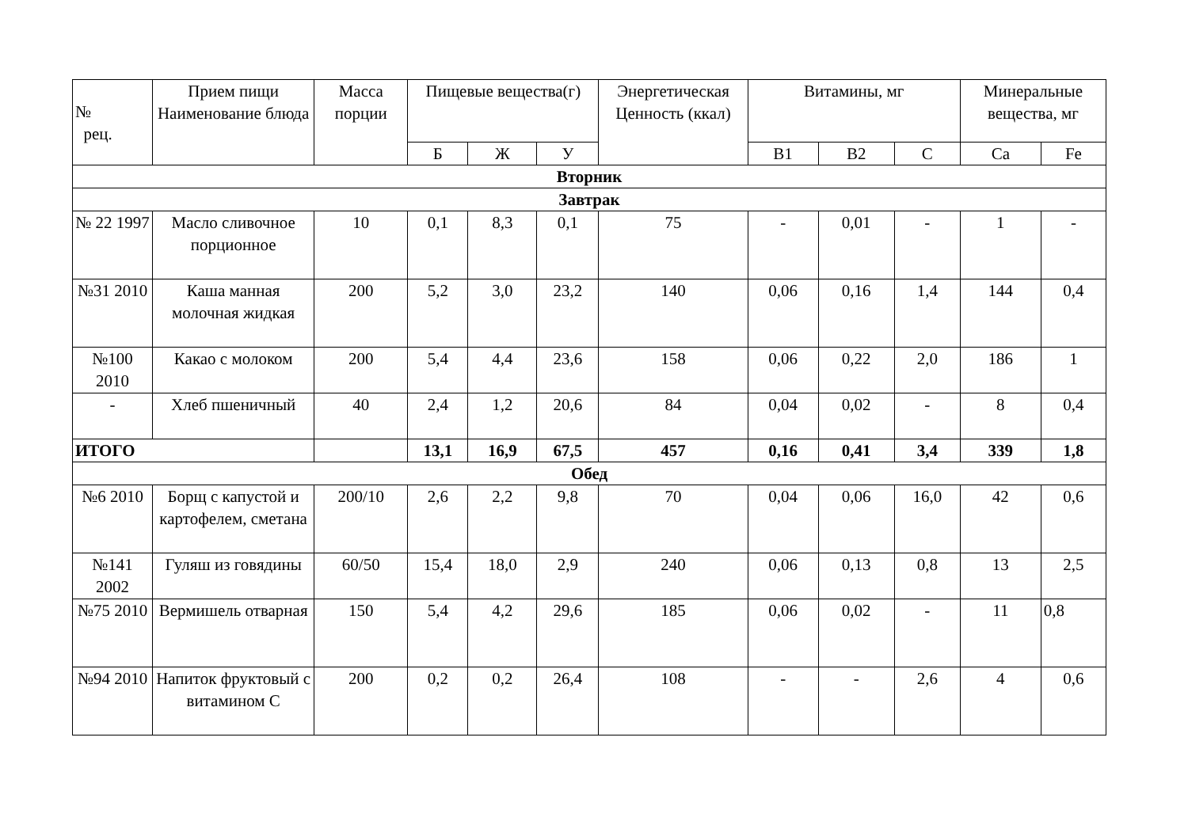| № рец. | Прием пищи Наименование блюда | Масса порции | Пищевые вещества(г) | | | Энергетическая Ценность (ккал) | Витамины, мг | | | Минеральные вещества, мг | |
| --- | --- | --- | --- | --- | --- | --- | --- | --- | --- | --- | --- |
| | | | Б | Ж | У | | В1 | В2 | С | Ca | Fe |
| Вторник | | | | | | | | | | | |
| Завтрак | | | | | | | | | | | |
| № 22 1997 | Масло сливочное порционное | 10 | 0,1 | 8,3 | 0,1 | 75 | - | 0,01 | - | 1 | - |
| №31 2010 | Каша манная молочная жидкая | 200 | 5,2 | 3,0 | 23,2 | 140 | 0,06 | 0,16 | 1,4 | 144 | 0,4 |
| №100 2010 | Какао с молоком | 200 | 5,4 | 4,4 | 23,6 | 158 | 0,06 | 0,22 | 2,0 | 186 | 1 |
| - | Хлеб пшеничный | 40 | 2,4 | 1,2 | 20,6 | 84 | 0,04 | 0,02 | - | 8 | 0,4 |
| ИТОГО | | | 13,1 | 16,9 | 67,5 | 457 | 0,16 | 0,41 | 3,4 | 339 | 1,8 |
| Обед | | | | | | | | | | | |
| №6 2010 | Борщ с капустой и картофелем, сметана | 200/10 | 2,6 | 2,2 | 9,8 | 70 | 0,04 | 0,06 | 16,0 | 42 | 0,6 |
| №141 2002 | Гуляш из говядины | 60/50 | 15,4 | 18,0 | 2,9 | 240 | 0,06 | 0,13 | 0,8 | 13 | 2,5 |
| №75 2010 | Вермишель отварная | 150 | 5,4 | 4,2 | 29,6 | 185 | 0,06 | 0,02 | - | 11 | 0,8 |
| №94 2010 | Напиток фруктовый с витамином С | 200 | 0,2 | 0,2 | 26,4 | 108 | - | - | 2,6 | 4 | 0,6 |